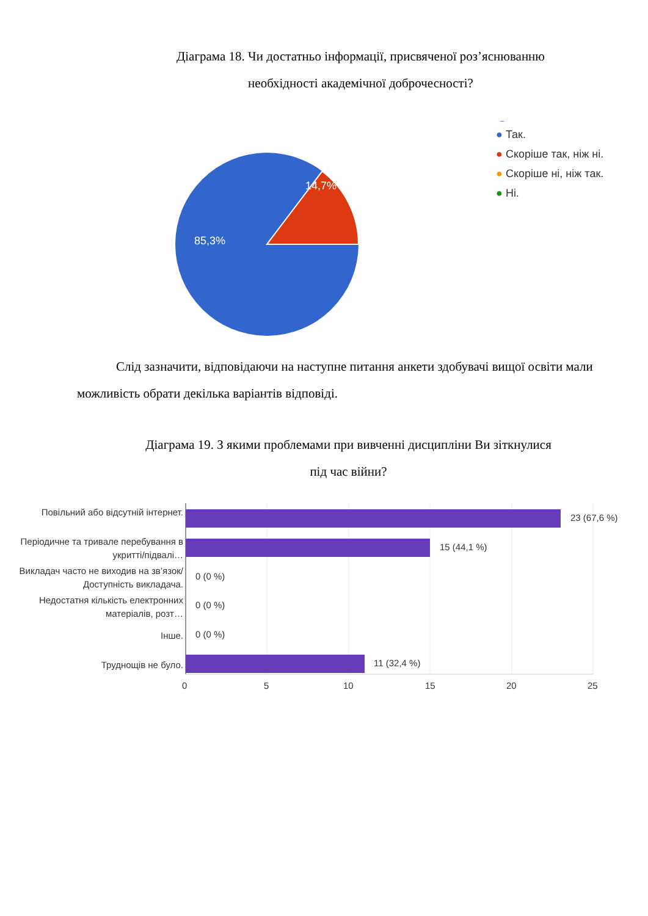Діаграма 18. Чи достатньо інформації, присвяченої роз’яснюванню
необхідності академічної доброчесності?
14,7%
85,3%
● Так.
● Скоріше так, ніж ні.
● Скоріше ні, ніж так.
● Ні.
Слід зазначити, відповідаючи на наступне питання анкети здобувачі вищої освіти мали можливість обрати декілька варіантів відповіді.
Діаграма 19. З якими проблемами при вивченні дисципліни Ви зіткнулися
під час війни?
Повільний або відсутній інтернет.
Періодичне та тривале перебування в укритті/підвалі…
Викладач часто не виходив на зв’язок/Доступність викладача.
Недостатня кількість електронних матеріалів, розт…
Інше.
Труднощів не було.
23 (67,6 %)
15 (44,1 %)
0 (0 %)
0 (0 %)
0 (0 %)
11 (32,4 %)
0 5 10 15 20 25